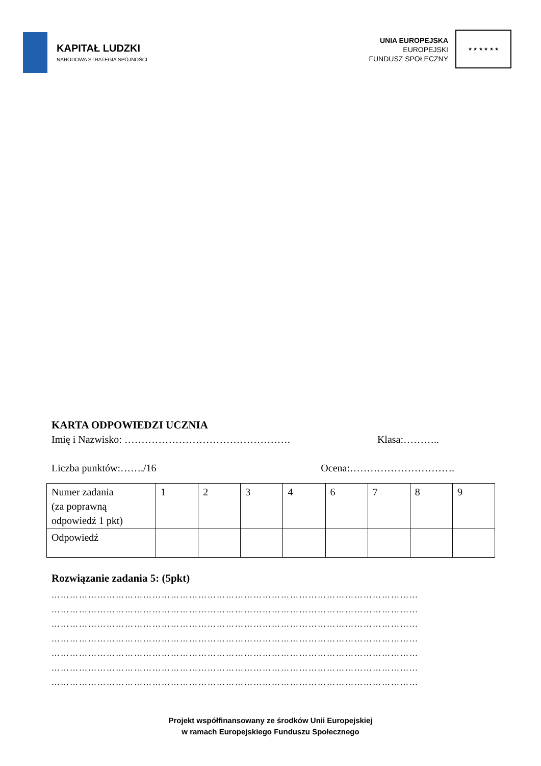KAPITAŁ LUDZKI
NARODOWA STRATEGIA SPÓJNOŚCI
UNIA EUROPEJSKA
EUROPEJSKI
FUNDUSZ SPOŁECZNY
★ ★ ★ ★ ★ ★
KARTA ODPOWIEDZI UCZNIA
Imię i Nazwisko: …………………………………………. Klasa:………..
Liczba punktów:……./16 Ocena:………………………….
| Numer zadania (za poprawną odpowiedź 1 pkt) | 1 | 2 | 3 | 4 | 6 | 7 | 8 | 9 |
| Odpowiedź | | | | | | | | |
Rozwiązanie zadania 5: (5pkt)
…………………………………………………………………………………………………………
…………………………………………………………………………………………………………
…………………………………………………………………………………………………………
…………………………………………………………………………………………………………
…………………………………………………………………………………………………………
…………………………………………………………………………………………………………
…………………………………………………………………………………………………………
Projekt współfinansowany ze środków Unii Europejskiej
w ramach Europejskiego Funduszu Społecznego